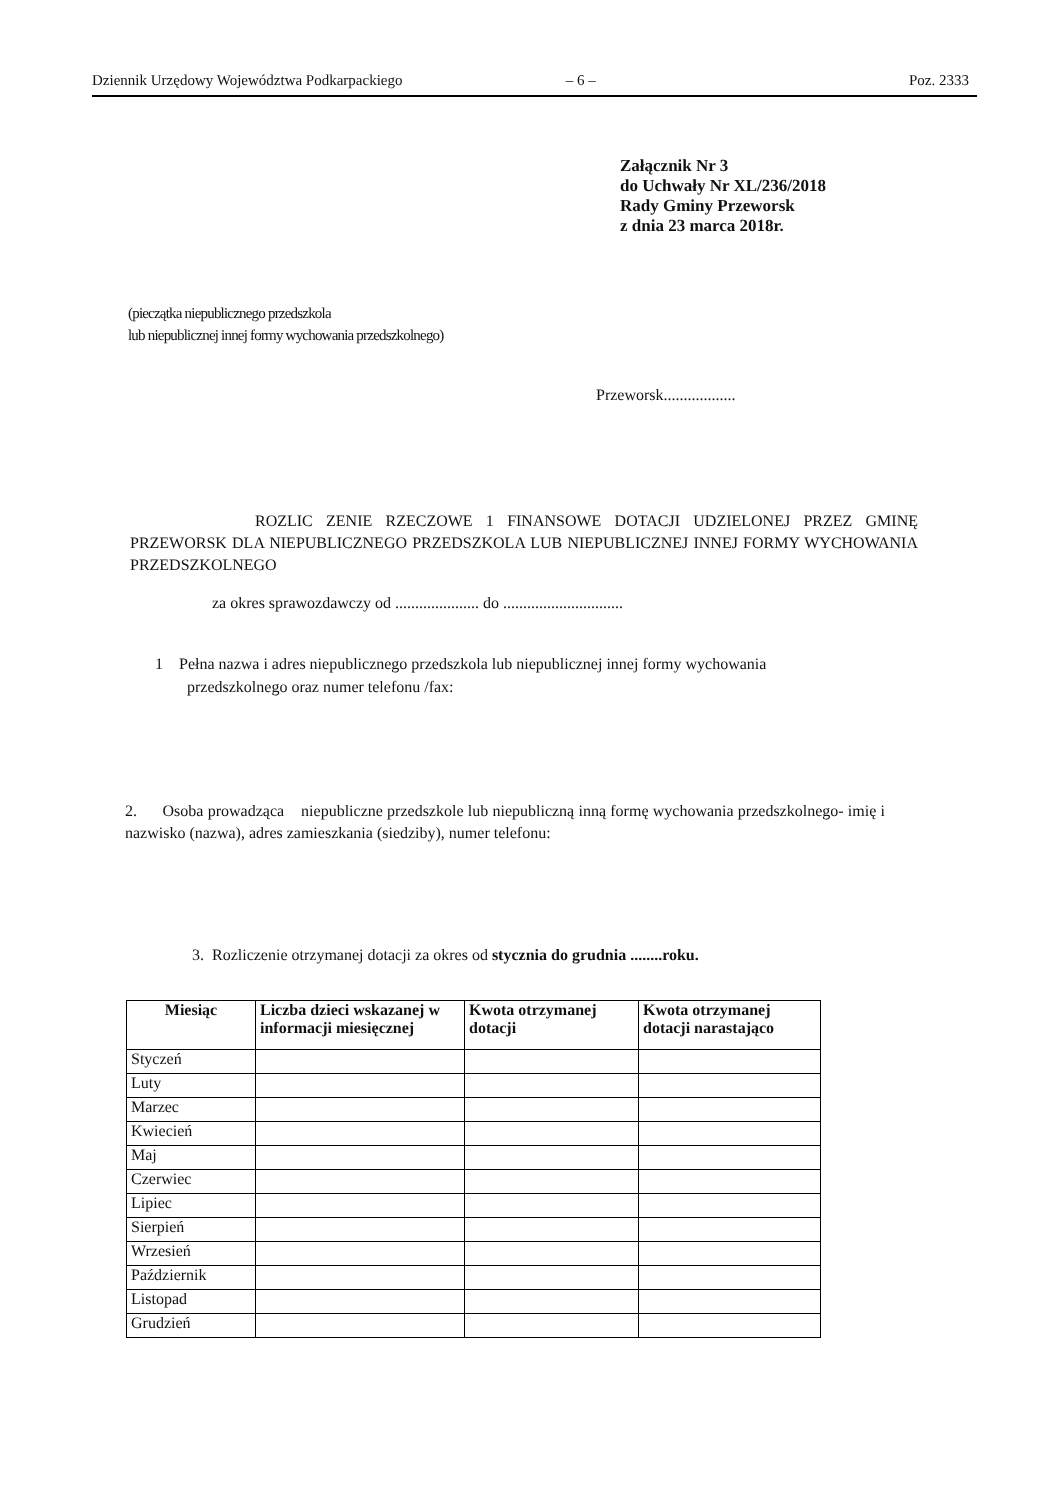Dziennik Urzędowy Województwa Podkarpackiego – 6 – Poz. 2333
Załącznik Nr 3
do Uchwały Nr XL/236/2018
Rady Gminy Przeworsk
z dnia 23 marca 2018r.
(pieczątka niepublicznego przedszkola
lub niepublicznej innej formy wychowania przedszkolnego)
Przeworsk..................
ROZLIC ZENIE RZECZOWE 1 FINANSOWE DOTACJI UDZIELONEJ PRZEZ GMINĘ PRZEWORSK DLA NIEPUBLICZNEGO PRZEDSZKOLA LUB NIEPUBLICZNEJ INNEJ FORMY WYCHOWANIA PRZEDSZKOLNEGO
za okres sprawozdawczy od ..................... do ..............................
1 Pełna nazwa i adres niepublicznego przedszkola lub niepublicznej innej formy wychowania
przedszkolnego oraz numer telefonu /fax:
2. Osoba prowadząca niepubliczne przedszkole lub niepubliczną inną formę wychowania przedszkolnego- imię i nazwisko (nazwa), adres zamieszkania (siedziby), numer telefonu:
3. Rozliczenie otrzymanej dotacji za okres od stycznia do grudnia ........roku.
| Miesiąc | Liczba dzieci wskazanej w informacji miesięcznej | Kwota otrzymanej dotacji | Kwota otrzymanej dotacji narastająco |
| --- | --- | --- | --- |
| Styczeń | | | |
| Luty | | | |
| Marzec | | | |
| Kwiecień | | | |
| Maj | | | |
| Czerwiec | | | |
| Lipiec | | | |
| Sierpień | | | |
| Wrzesień | | | |
| Październik | | | |
| Listopad | | | |
| Grudzień | | | |